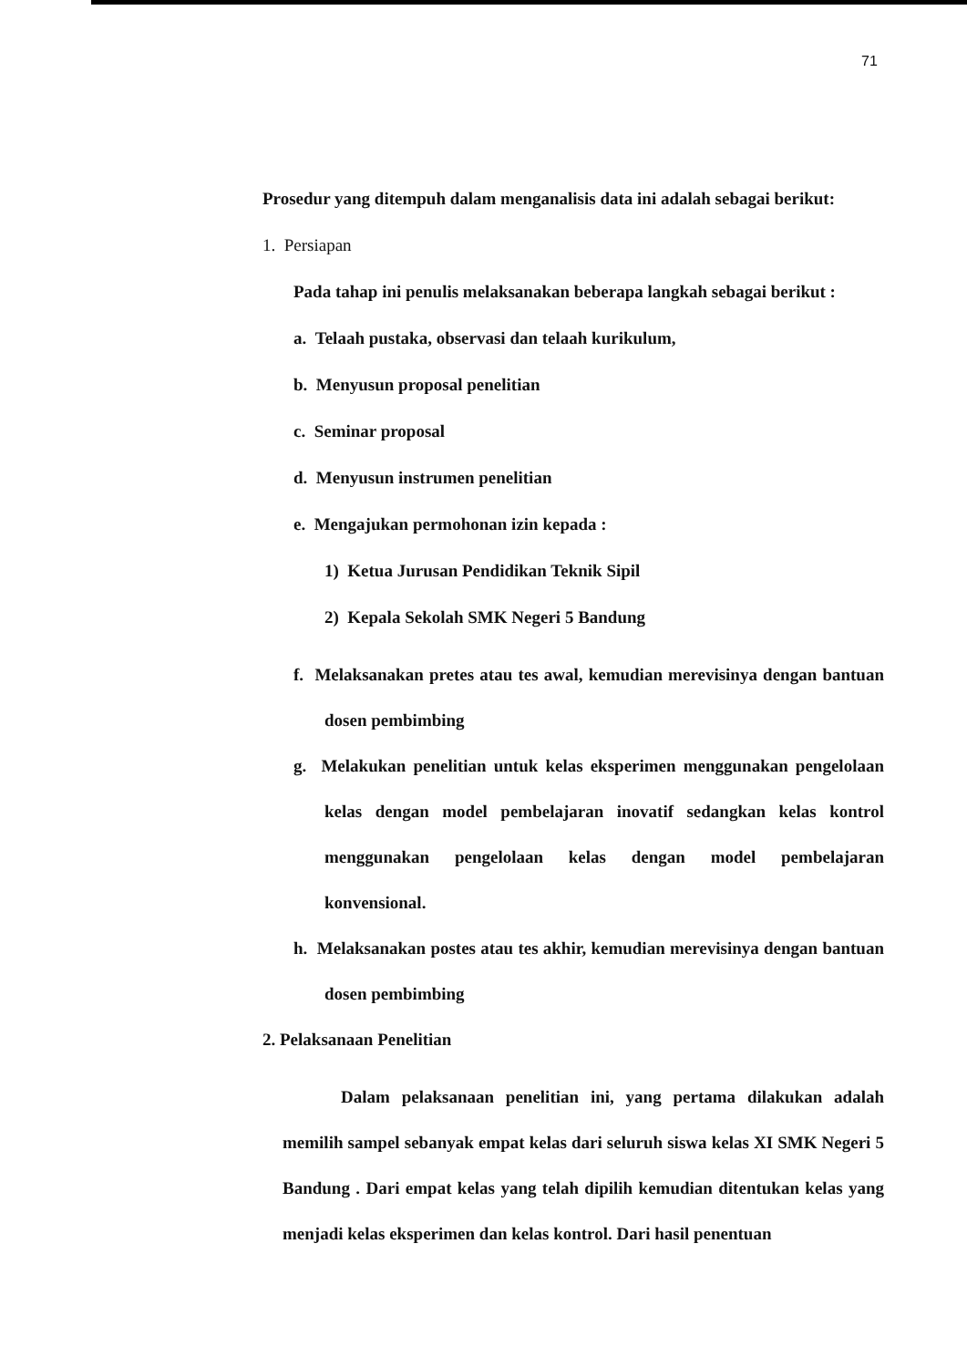71
Prosedur yang ditempuh dalam menganalisis data ini adalah sebagai berikut:
1. Persiapan
Pada tahap ini penulis melaksanakan beberapa langkah sebagai berikut :
a. Telaah pustaka, observasi dan telaah kurikulum,
b. Menyusun proposal penelitian
c. Seminar proposal
d. Menyusun instrumen penelitian
e. Mengajukan permohonan izin kepada :
1) Ketua Jurusan Pendidikan Teknik Sipil
2) Kepala Sekolah SMK Negeri 5 Bandung
f. Melaksanakan pretes atau tes awal, kemudian merevisinya dengan bantuan dosen pembimbing
g. Melakukan penelitian untuk kelas eksperimen menggunakan pengelolaan kelas dengan model pembelajaran inovatif sedangkan kelas kontrol menggunakan pengelolaan kelas dengan model pembelajaran konvensional.
h. Melaksanakan postes atau tes akhir, kemudian merevisinya dengan bantuan dosen pembimbing
2. Pelaksanaan Penelitian
Dalam pelaksanaan penelitian ini, yang pertama dilakukan adalah memilih sampel sebanyak empat kelas dari seluruh siswa kelas XI SMK Negeri 5 Bandung . Dari empat kelas yang telah dipilih kemudian ditentukan kelas yang menjadi kelas eksperimen dan kelas kontrol. Dari hasil penentuan